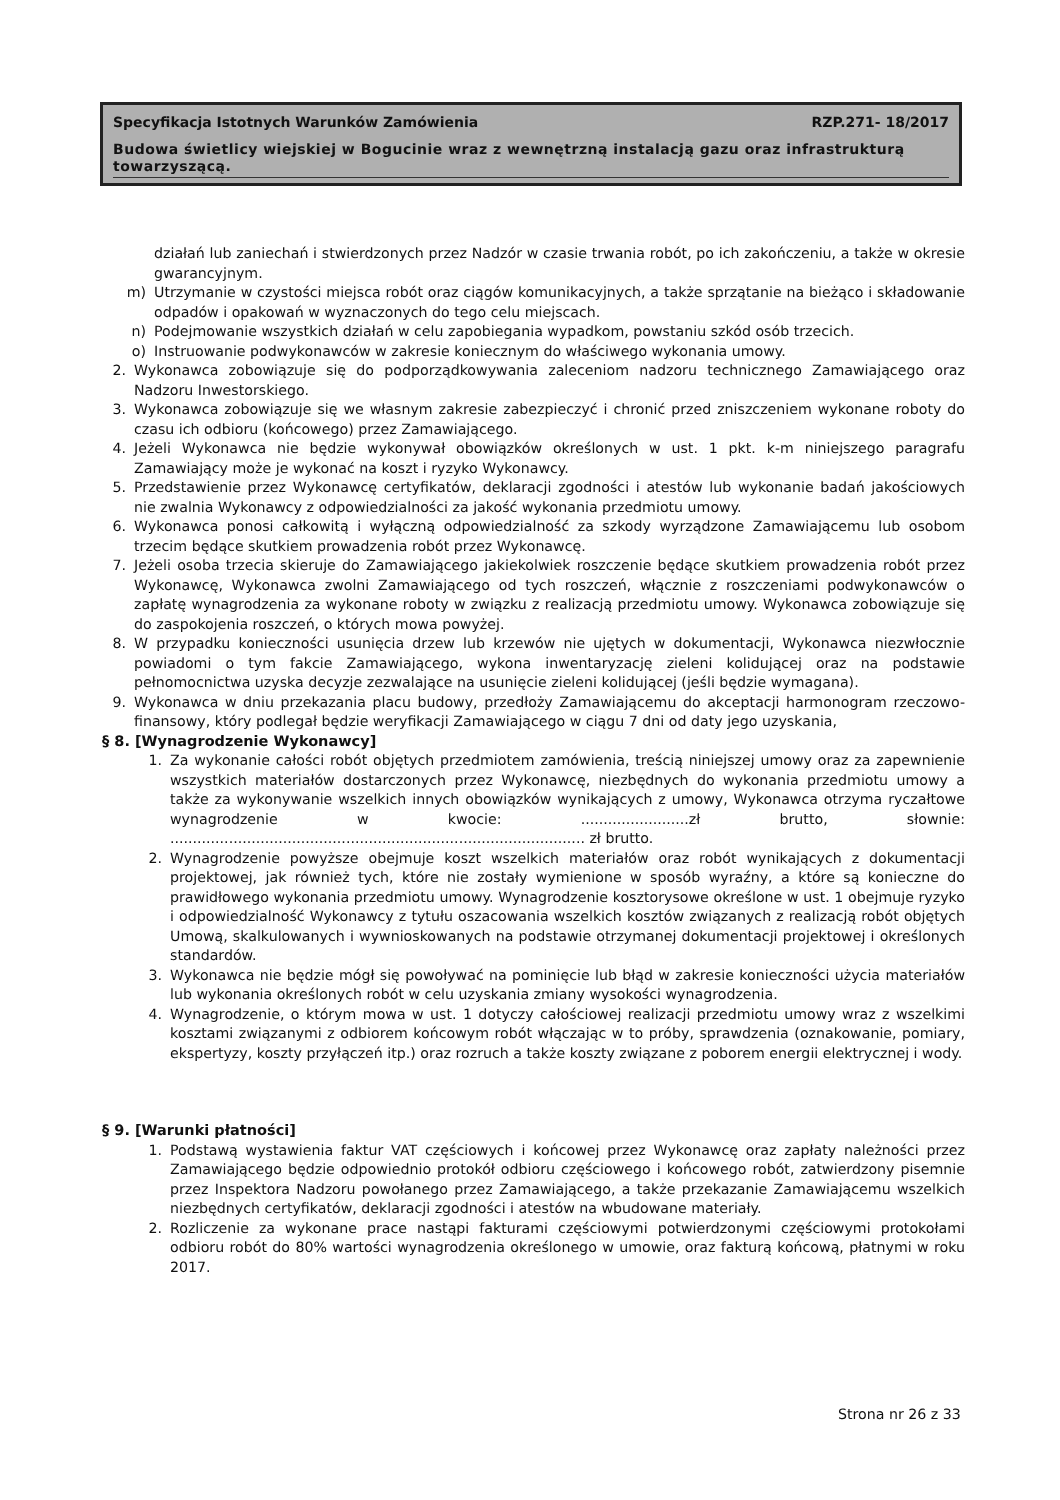Specyfikacja Istotnych Warunków Zamówienia RZP.271- 18/2017
Budowa świetlicy wiejskiej w Bogucinie wraz z wewnętrzną instalacją gazu oraz infrastrukturą towarzyszącą.
działań lub zaniechań i stwierdzonych przez Nadzór w czasie trwania robót, po ich zakończeniu, a także w okresie gwarancyjnym.
m) Utrzymanie w czystości miejsca robót oraz ciągów komunikacyjnych, a także sprzątanie na bieżąco i składowanie odpadów i opakowań w wyznaczonych do tego celu miejscach.
n) Podejmowanie wszystkich działań w celu zapobiegania wypadkom, powstaniu szkód osób trzecich.
o) Instruowanie podwykonawców w zakresie koniecznym do właściwego wykonania umowy.
2. Wykonawca zobowiązuje się do podporządkowywania zaleceniom nadzoru technicznego Zamawiającego oraz Nadzoru Inwestorskiego.
3. Wykonawca zobowiązuje się we własnym zakresie zabezpieczyć i chronić przed zniszczeniem wykonane roboty do czasu ich odbioru (końcowego) przez Zamawiającego.
4. Jeżeli Wykonawca nie będzie wykonywał obowiązków określonych w ust. 1 pkt. k-m niniejszego paragrafu Zamawiający może je wykonać na koszt i ryzyko Wykonawcy.
5. Przedstawienie przez Wykonawcę certyfikatów, deklaracji zgodności i atestów lub wykonanie badań jakościowych nie zwalnia Wykonawcy z odpowiedzialności za jakość wykonania przedmiotu umowy.
6. Wykonawca ponosi całkowitą i wyłączną odpowiedzialność za szkody wyrządzone Zamawiającemu lub osobom trzecim będące skutkiem prowadzenia robót przez Wykonawcę.
7. Jeżeli osoba trzecia skieruje do Zamawiającego jakiekolwiek roszczenie będące skutkiem prowadzenia robót przez Wykonawcę, Wykonawca zwolni Zamawiającego od tych roszczeń, włącznie z roszczeniami podwykonawców o zapłatę wynagrodzenia za wykonane roboty w związku z realizacją przedmiotu umowy. Wykonawca zobowiązuje się do zaspokojenia roszczeń, o których mowa powyżej.
8. W przypadku konieczności usunięcia drzew lub krzewów nie ujętych w dokumentacji, Wykonawca niezwłocznie powiadomi o tym fakcie Zamawiającego, wykona inwentaryzację zieleni kolidującej oraz na podstawie pełnomocnictwa uzyska decyzje zezwalające na usunięcie zieleni kolidującej (jeśli będzie wymagana).
9. Wykonawca w dniu przekazania placu budowy, przedłoży Zamawiającemu do akceptacji harmonogram rzeczowo-finansowy, który podlegał będzie weryfikacji Zamawiającego w ciągu 7 dni od daty jego uzyskania,
§ 8. [Wynagrodzenie Wykonawcy]
1. Za wykonanie całości robót objętych przedmiotem zamówienia, treścią niniejszej umowy oraz za zapewnienie wszystkich materiałów dostarczonych przez Wykonawcę, niezbędnych do wykonania przedmiotu umowy a także za wykonywanie wszelkich innych obowiązków wynikających z umowy, Wykonawca otrzyma ryczałtowe wynagrodzenie w kwocie: ........................zł brutto, słownie: ............................................................................................ zł brutto.
2. Wynagrodzenie powyższe obejmuje koszt wszelkich materiałów oraz robót wynikających z dokumentacji projektowej, jak również tych, które nie zostały wymienione w sposób wyraźny, a które są konieczne do prawidłowego wykonania przedmiotu umowy. Wynagrodzenie kosztorysowe określone w ust. 1 obejmuje ryzyko i odpowiedzialność Wykonawcy z tytułu oszacowania wszelkich kosztów związanych z realizacją robót objętych Umową, skalkulowanych i wywnioskowanych na podstawie otrzymanej dokumentacji projektowej i określonych standardów.
3. Wykonawca nie będzie mógł się powoływać na pominięcie lub błąd w zakresie konieczności użycia materiałów lub wykonania określonych robót w celu uzyskania zmiany wysokości wynagrodzenia.
4. Wynagrodzenie, o którym mowa w ust. 1 dotyczy całościowej realizacji przedmiotu umowy wraz z wszelkimi kosztami związanymi z odbiorem końcowym robót włączając w to próby, sprawdzenia (oznakowanie, pomiary, ekspertyzy, koszty przyłączeń itp.) oraz rozruch a także koszty związane z poborem energii elektrycznej i wody.
§ 9. [Warunki płatności]
1. Podstawą wystawienia faktur VAT częściowych i końcowej przez Wykonawcę oraz zapłaty należności przez Zamawiającego będzie odpowiednio protokół odbioru częściowego i końcowego robót, zatwierdzony pisemnie przez Inspektora Nadzoru powołanego przez Zamawiającego, a także przekazanie Zamawiającemu wszelkich niezbędnych certyfikatów, deklaracji zgodności i atestów na wbudowane materiały.
2. Rozliczenie za wykonane prace nastąpi fakturami częściowymi potwierdzonymi częściowymi protokołami odbioru robót do 80% wartości wynagrodzenia określonego w umowie, oraz fakturą końcową, płatnymi w roku 2017.
Strona nr 26 z 33